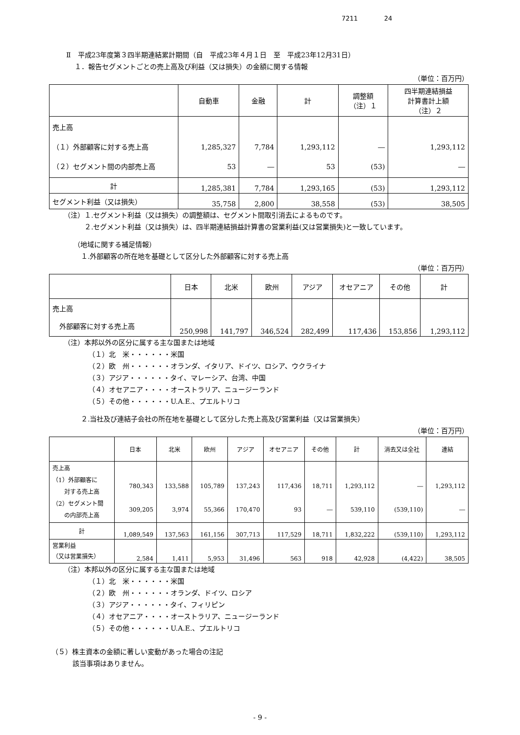7211 24
Ⅱ　平成23年度第３四半期連結累計期間（自　平成23年４月１日　至　平成23年12月31日）
１．報告セグメントごとの売上高及び利益（又は損失）の金額に関する情報
（単位：百万円）
| | 自動車 | 金融 | 計 | 調整額 （注）１ | 四半期連結損益 計算書計上額 （注）２ |
| --- | --- | --- | --- | --- | --- |
| 売上高 （１）外部顧客に対する売上高 （２）セグメント間の内部売上高 | 1,285,327 53 | 7,784 ― | 1,293,112 53 | ― (53) | 1,293,112 ― |
| 計 | 1,285,381 | 7,784 | 1,293,165 | (53) | 1,293,112 |
| セグメント利益（又は損失） | 35,758 | 2,800 | 38,558 | (53) | 38,505 |
（注）１.セグメント利益（又は損失）の調整額は、セグメント間取引消去によるものです。
２.セグメント利益（又は損失）は、四半期連結損益計算書の営業利益(又は営業損失)と一致しています。
（地域に関する補足情報）
１.外部顧客の所在地を基礎として区分した外部顧客に対する売上高
（単位：百万円）
| | 日本 | 北米 | 欧州 | アジア | オセアニア | その他 | 計 |
| --- | --- | --- | --- | --- | --- | --- | --- |
| 売上高 外部顧客に対する売上高 | 250,998 | 141,797 | 346,524 | 282,499 | 117,436 | 153,856 | 1,293,112 |
（注）本邦以外の区分に属する主な国または地域
（１）北　米・・・・・・米国
（２）欧　州・・・・・・オランダ、イタリア、ドイツ、ロシア、ウクライナ
（３）アジア・・・・・・タイ、マレーシア、台湾、中国
（４）オセアニア・・・・オーストラリア、ニュージーランド
（５）その他・・・・・・U.A.E.、プエルトリコ
２.当社及び連結子会社の所在地を基礎として区分した売上高及び営業利益（又は営業損失）
（単位：百万円）
| | 日本 | 北米 | 欧州 | アジア | オセアニア | その他 | 計 | 消去又は全社 | 連結 |
| --- | --- | --- | --- | --- | --- | --- | --- | --- | --- |
| 売上高 （1）外部顧客に 対する売上高 （2）セグメント間 の内部売上高 | 780,343 309,205 | 133,588 3,974 | 105,789 55,366 | 137,243 170,470 | 117,436 93 | 18,711 ― | 1,293,112 539,110 | ― (539,110) | 1,293,112 ― |
| 計 | 1,089,549 | 137,563 | 161,156 | 307,713 | 117,529 | 18,711 | 1,832,222 | (539,110) | 1,293,112 |
| 営業利益 （又は営業損失） | 2,584 | 1,411 | 5,953 | 31,496 | 563 | 918 | 42,928 | (4,422) | 38,505 |
（注）本邦以外の区分に属する主な国または地域
（１）北　米・・・・・・米国
（２）欧　州・・・・・・オランダ、ドイツ、ロシア
（３）アジア・・・・・・タイ、フィリピン
（４）オセアニア・・・・オーストラリア、ニュージーランド
（５）その他・・・・・・U.A.E.、プエルトリコ
（５）株主資本の金額に著しい変動があった場合の注記
該当事項はありません。
- 9 -